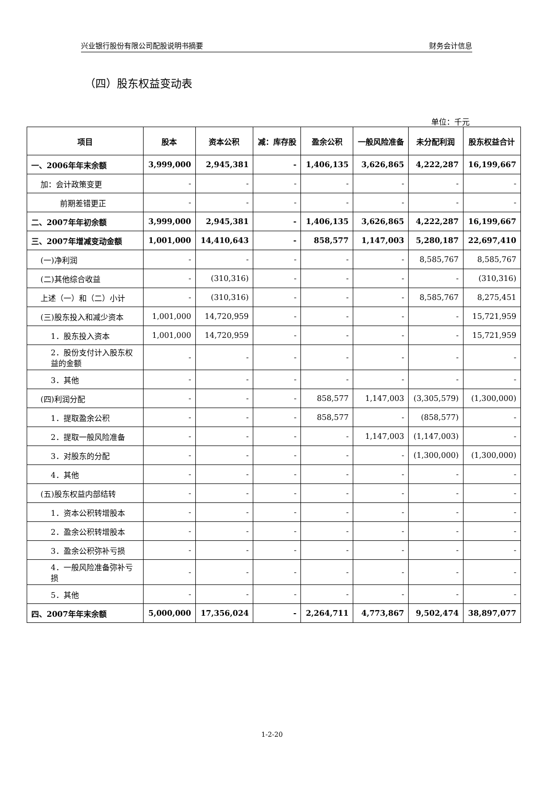兴业银行股份有限公司配股说明书摘要 财务会计信息
（四）股东权益变动表
单位：千元
| 项目 | 股本 | 资本公积 | 减：库存股 | 盈余公积 | 一般风险准备 | 未分配利润 | 股东权益合计 |
| --- | --- | --- | --- | --- | --- | --- | --- |
| 一、2006年年末余额 | 3,999,000 | 2,945,381 | - | 1,406,135 | 3,626,865 | 4,222,287 | 16,199,667 |
| 加：会计政策变更 | - | - | - | - | - | - | - |
| 前期差错更正 | - | - | - | - | - | - | - |
| 二、2007年年初余额 | 3,999,000 | 2,945,381 | - | 1,406,135 | 3,626,865 | 4,222,287 | 16,199,667 |
| 三、2007年增减变动金额 | 1,001,000 | 14,410,643 | - | 858,577 | 1,147,003 | 5,280,187 | 22,697,410 |
| (一)净利润 | - | - | - | - | - | 8,585,767 | 8,585,767 |
| (二)其他综合收益 | - | (310,316) | - | - | - | - | (310,316) |
| 上述（一）和（二）小计 | - | (310,316) | - | - | - | 8,585,767 | 8,275,451 |
| (三)股东投入和减少资本 | 1,001,000 | 14,720,959 | - | - | - | - | 15,721,959 |
| 1．股东投入资本 | 1,001,000 | 14,720,959 | - | - | - | - | 15,721,959 |
| 2．股份支付计入股东权益的金额 | - | - | - | - | - | - | - |
| 3．其他 | - | - | - | - | - | - | - |
| (四)利润分配 | - | - | - | 858,577 | 1,147,003 | (3,305,579) | (1,300,000) |
| 1．提取盈余公积 | - | - | - | 858,577 | - | (858,577) | - |
| 2．提取一般风险准备 | - | - | - | - | 1,147,003 | (1,147,003) | - |
| 3．对股东的分配 | - | - | - | - | - | (1,300,000) | (1,300,000) |
| 4．其他 | - | - | - | - | - | - | - |
| (五)股东权益内部结转 | - | - | - | - | - | - | - |
| 1．资本公积转增股本 | - | - | - | - | - | - | - |
| 2．盈余公积转增股本 | - | - | - | - | - | - | - |
| 3．盈余公积弥补亏损 | - | - | - | - | - | - | - |
| 4．一般风险准备弥补亏损 | - | - | - | - | - | - | - |
| 5．其他 | - | - | - | - | - | - | - |
| 四、2007年年末余额 | 5,000,000 | 17,356,024 | - | 2,264,711 | 4,773,867 | 9,502,474 | 38,897,077 |
1-2-20